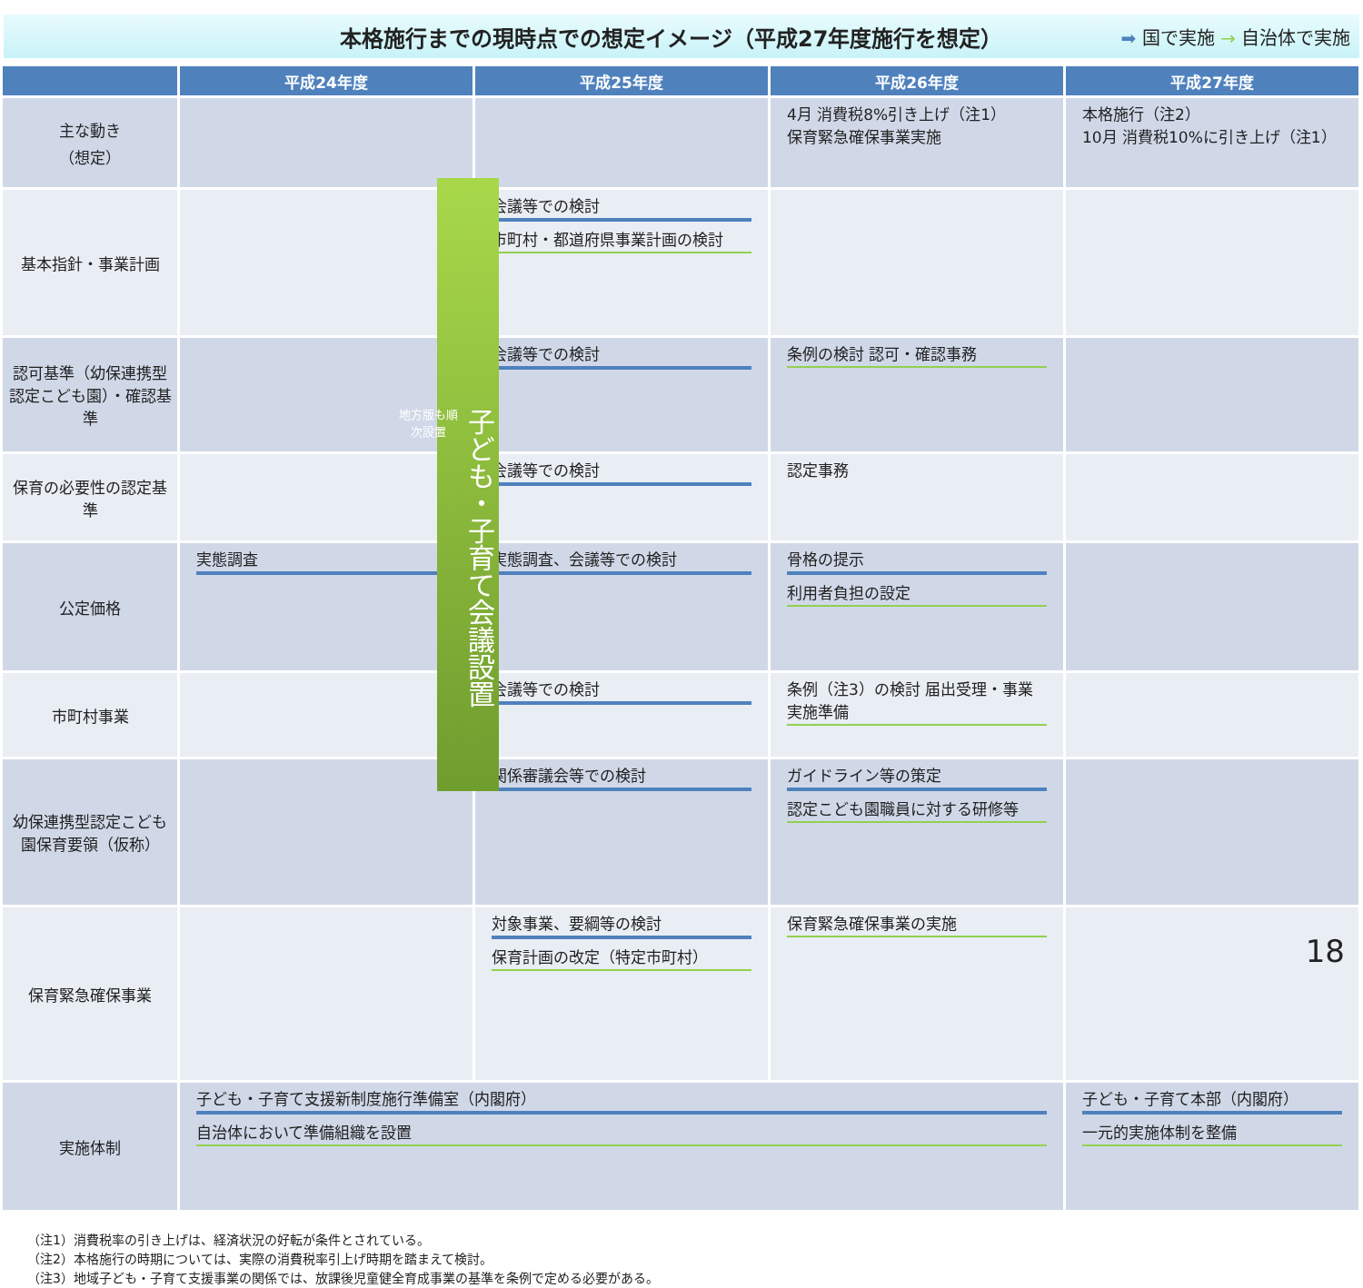本格施行までの現時点での想定イメージ（平成27年度施行を想定） ➡ 国で実施 → 自治体で実施
| | 平成24年度 | 平成25年度 | 平成26年度 | 平成27年度 |
| --- | --- | --- | --- | --- |
| 主な動き （想定） | | | 4月 消費税8%引き上げ（注1） 保育緊急確保事業実施 | 本格施行（注2） 10月 消費税10%に引き上げ（注1） |
| 基本指針・事業計画 | | 会議等での検討 市町村・都道府県事業計画の検討 | | |
| 認可基準（幼保連携型認定こども園）・確認基準 | | 会議等での検討 | 条例の検討 認可・確認事務 | |
| 保育の必要性の認定基準 | | 会議等での検討 | 認定事務 | |
| 公定価格 | 実態調査 | 実態調査、会議等での検討 | 骨格の提示 利用者負担の設定 | |
| 市町村事業 | | 会議等での検討 | 条例（注3）の検討 届出受理・事業実施準備 | |
| 幼保連携型認定こども園保育要領（仮称） | | 関係審議会等での検討 | ガイドライン等の策定 認定こども園職員に対する研修等 | |
| 保育緊急確保事業 | | 対象事業、要綱等の検討 保育計画の改定（特定市町村） | 保育緊急確保事業の実施 | |
| 実施体制 | 子ども・子育て支援新制度施行準備室（内閣府） 自治体において準備組織を設置 | | | 子ども・子育て本部（内閣府） 一元的実施体制を整備 |
子ども・子育て会議設置
地方版も順次設置
（注1）消費税率の引き上げは、経済状況の好転が条件とされている。
（注2）本格施行の時期については、実際の消費税率引上げ時期を踏まえて検討。
（注3）地域子ども・子育て支援事業の関係では、放課後児童健全育成事業の基準を条例で定める必要がある。
18